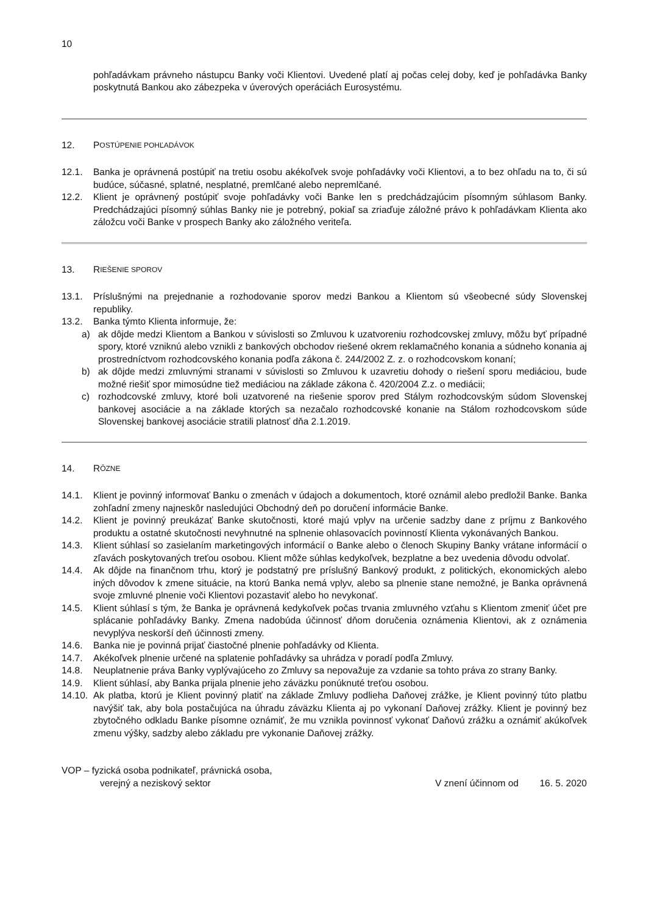10
pohľadávkam právneho nástupcu Banky voči Klientovi. Uvedené platí aj počas celej doby, keď je pohľadávka Banky poskytnutá Bankou ako zábezpeka v úverových operáciách Eurosystému.
12. P OSTÚPENIE POHĽADÁVOK
12.1. Banka je oprávnená postúpiť na tretiu osobu akékoľvek svoje pohľadávky voči Klientovi, a to bez ohľadu na to, či sú budúce, súčasné, splatné, nesplatné, premlčané alebo nepremlčané.
12.2. Klient je oprávnený postúpiť svoje pohľadávky voči Banke len s predchádzajúcim písomným súhlasom Banky. Predchádzajúci písomný súhlas Banky nie je potrebný, pokiaľ sa zriaďuje záložné právo k pohľadávkam Klienta ako záložcu voči Banke v prospech Banky ako záložného veriteľa.
13. R IEŠENIE SPOROV
13.1. Príslušnými na prejednanie a rozhodovanie sporov medzi Bankou a Klientom sú všeobecné súdy Slovenskej republiky.
13.2. Banka týmto Klienta informuje, že:
a) ak dôjde medzi Klientom a Bankou v súvislosti so Zmluvou k uzatvoreniu rozhodcovskej zmluvy, môžu byť prípadné spory, ktoré vzniknú alebo vznikli z bankových obchodov riešené okrem reklamačného konania a súdneho konania aj prostredníctvom rozhodcovského konania podľa zákona č. 244/2002 Z. z. o rozhodcovskom konaní;
b) ak dôjde medzi zmluvnými stranami v súvislosti so Zmluvou k uzavretiu dohody o riešení sporu mediáciou, bude možné riešiť spor mimosúdne tiež mediáciou na základe zákona č. 420/2004 Z.z. o mediácii;
c) rozhodcovské zmluvy, ktoré boli uzatvorené na riešenie sporov pred Stálym rozhodcovským súdom Slovenskej bankovej asociácie a na základe ktorých sa nezačalo rozhodcovské konanie na Stálom rozhodcovskom súde Slovenskej bankovej asociácie stratili platnosť dňa 2.1.2019.
14. R ÔZNE
14.1. Klient je povinný informovať Banku o zmenách v údajoch a dokumentoch, ktoré oznámil alebo predložil Banke. Banka zohľadní zmeny najneskôr nasledujúci Obchodný deň po doručení informácie Banke.
14.2. Klient je povinný preukázať Banke skutočnosti, ktoré majú vplyv na určenie sadzby dane z príjmu z Bankového produktu a ostatné skutočnosti nevyhnutné na splnenie ohlasovacích povinností Klienta vykonávaných Bankou.
14.3. Klient súhlasí so zasielaním marketingových informácií o Banke alebo o členoch Skupiny Banky vrátane informácií o zľavách poskytovaných treťou osobou. Klient môže súhlas kedykoľvek, bezplatne a bez uvedenia dôvodu odvolať.
14.4. Ak dôjde na finančnom trhu, ktorý je podstatný pre príslušný Bankový produkt, z politických, ekonomických alebo iných dôvodov k zmene situácie, na ktorú Banka nemá vplyv, alebo sa plnenie stane nemožné, je Banka oprávnená svoje zmluvné plnenie voči Klientovi pozastaviť alebo ho nevykonať.
14.5. Klient súhlasí s tým, že Banka je oprávnená kedykoľvek počas trvania zmluvného vzťahu s Klientom zmeniť účet pre splácanie pohľadávky Banky. Zmena nadobúda účinnosť dňom doručenia oznámenia Klientovi, ak z oznámenia nevyplýva neskorší deň účinnosti zmeny.
14.6. Banka nie je povinná prijať čiastočné plnenie pohľadávky od Klienta.
14.7. Akékoľvek plnenie určené na splatenie pohľadávky sa uhrádza v poradí podľa Zmluvy.
14.8. Neuplatnenie práva Banky vyplývajúceho zo Zmluvy sa nepovažuje za vzdanie sa tohto práva zo strany Banky.
14.9. Klient súhlasí, aby Banka prijala plnenie jeho záväzku ponúknuté treťou osobou.
14.10.
Ak platba, ktorú je Klient povinný platiť na základe Zmluvy podlieha Daňovej zrážke, je Klient povinný túto platbu navýšiť tak, aby bola postačujúca na úhradu záväzku Klienta aj po vykonaní Daňovej zrážky. Klient je povinný bez zbytočného odkladu Banke písomne oznámiť, že mu vznikla povinnosť vykonať Daňovú zrážku a oznámiť akúkoľvek zmenu výšky, sadzby alebo základu pre vykonanie Daňovej zrážky.
VOP – fyzická osoba podnikateľ, právnická osoba,
verejný a neziskový sektor
V znení účinnom od 16. 5. 2020